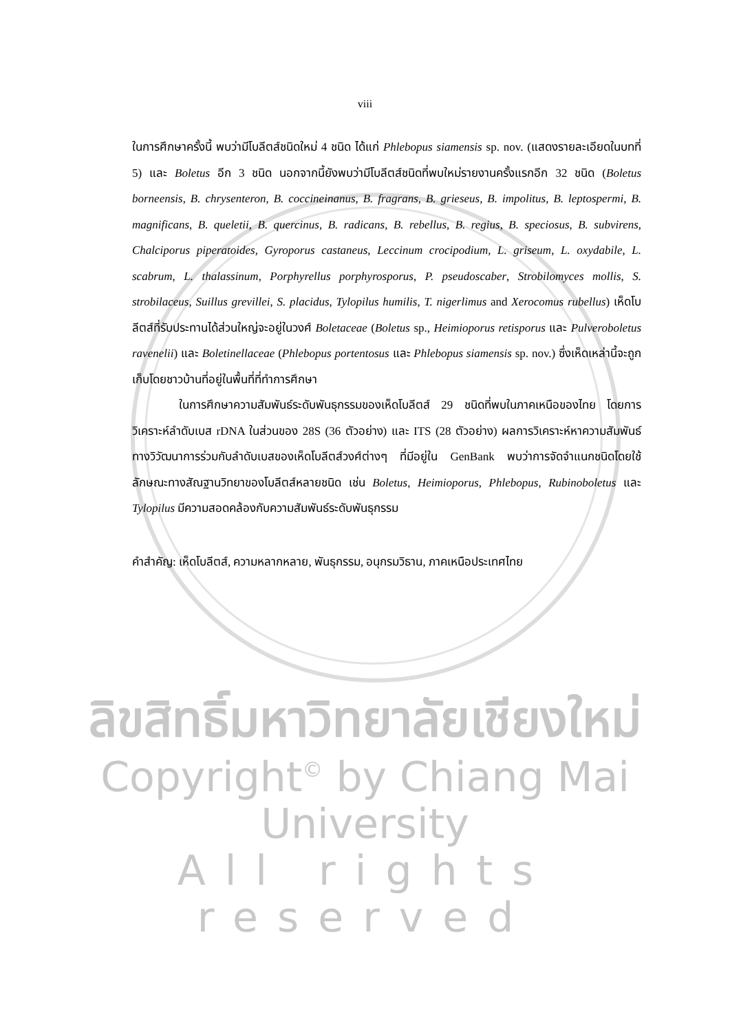viii
ในการศึกษาครั้งนี้ พบว่ามีโบลีตส์ชนิดใหม่ 4 ชนิด ได้แก่ Phlebopus siamensis sp. nov. (แสดงรายละเอียดในบทที่ 5) และ Boletus อีก 3 ชนิด นอกจากนี้ยังพบว่ามีโบลีตส์ชนิดที่พบใหม่รายงานครั้งแรกอีก 32 ชนิด (Boletus borneensis, B. chrysenteron, B. coccineinanus, B. fragrans, B. grieseus, B. impolitus, B. leptospermi, B. magnificans, B. queletii, B. quercinus, B. radicans, B. rebellus, B. regius, B. speciosus, B. subvirens, Chalciporus piperatoides, Gyroporus castaneus, Leccinum crocipodium, L. griseum, L. oxydabile, L. scabrum, L. thalassinum, Porphyrellus porphyrosporus, P. pseudoscaber, Strobilomyces mollis, S. strobilaceus, Suillus grevillei, S. placidus, Tylopilus humilis, T. nigerlimus and Xerocomus rubellus) เห็ดโบลีตส์ที่รับประทานได้ส่วนใหญ่จะอยู่ในวงศ์ Boletaceae (Boletus sp., Heimioporus retisporus และ Pulveroboletus ravenelii) และ Boletinellaceae (Phlebopus portentosus และ Phlebopus siamensis sp. nov.) ซึ่งเห็ดเหล่านี้จะถูกเก็บโดยชาวบ้านที่อยู่ในพื้นที่ที่ทำการศึกษา
ในการศึกษาความสัมพันธ์ระดับพันธุกรรมของเห็ดโบลีตส์ 29 ชนิดที่พบในภาคเหนือของไทย โดยการวิเคราะห์ลำดับเบส rDNA ในส่วนของ 28S (36 ตัวอย่าง) และ ITS (28 ตัวอย่าง) ผลการวิเคราะห์หาความสัมพันธ์ทางวิวัฒนาการร่วมกับลำดับเบสของเห็ดโบลีตส์วงศ์ต่างๆ ที่มีอยู่ใน GenBank พบว่าการจัดจำแนกชนิดโดยใช้ลักษณะทางสัณฐานวิทยาของโบลีตส์หลายชนิด เช่น Boletus, Heimioporus, Phlebopus, Rubinoboletus และ Tylopilus มีความสอดคล้องกับความสัมพันธ์ระดับพันธุกรรม
คำสำคัญ: เห็ดโบลีตส์, ความหลากหลาย, พันธุกรรม, อนุกรมวิธาน, ภาคเหนือประเทศไทย
ลิขสิทธิ์มหาวิทยาลัยเชียงใหม่
Copyright<sup>©</sup> by Chiang Mai University
All rights reserved